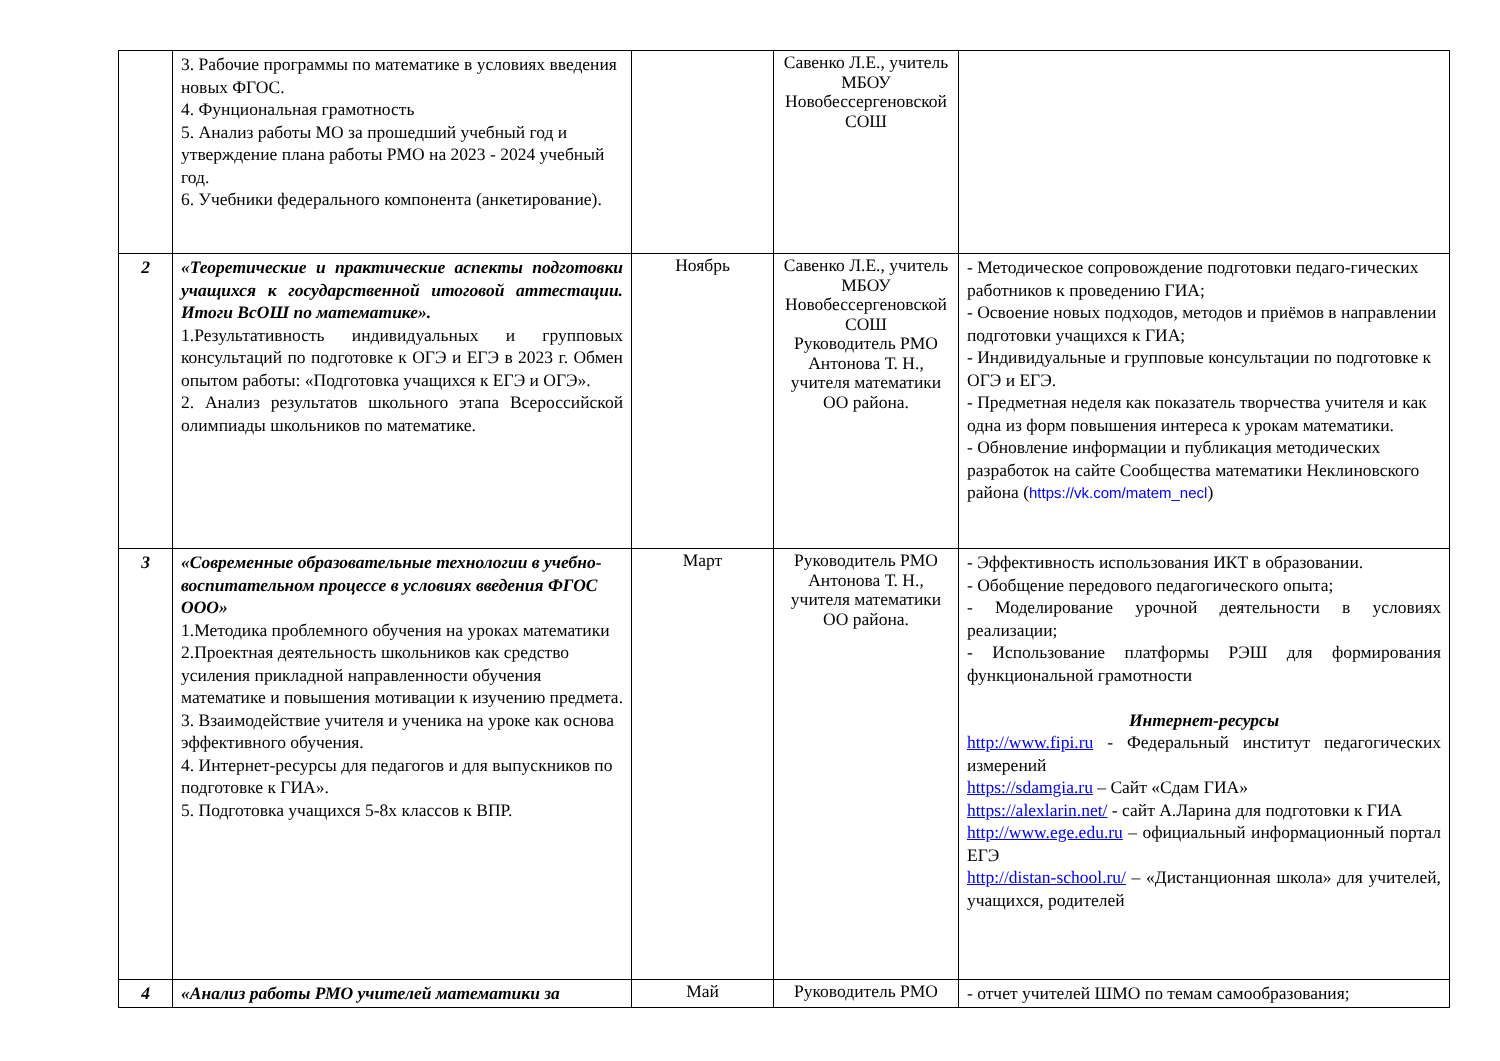| | 3. Рабочие программы по математике в условиях введения новых ФГОС. 4. Фунциональная грамотность 5. Анализ работы МО за прошедший учебный год и утверждение плана работы РМО на 2023 - 2024 учебный год. 6. Учебники федерального компонента (анкетирование). | | Савенко Л.Е., учитель МБОУ Новобессергеновской СОШ | |
| 2 | «Теоретические и практические аспекты подготовки учащихся к государственной итоговой аттестации. Итоги ВсОШ по математике». 1.Результативность индивидуальных и групповых консультаций по подготовке к ОГЭ и ЕГЭ в 2023 г. Обмен опытом работы: «Подготовка учащихся к ЕГЭ и ОГЭ». 2. Анализ результатов школьного этапа Всероссийской олимпиады школьников по математике. | Ноябрь | Савенко Л.Е., учитель МБОУ Новобессергеновской СОШ Руководитель РМО Антонова Т. Н., учителя математики ОО района. | - Методическое сопровождение подготовки педаго-гических работников к проведению ГИА; - Освоение новых подходов, методов и приёмов в направлении подготовки учащихся к ГИА; - Индивидуальные и групповые консультации по подготовке к ОГЭ и ЕГЭ. - Предметная неделя как показатель творчества учителя и как одна из форм повышения интереса к урокам математики. - Обновление информации и публикация методических разработок на сайте Сообщества математики Неклиновского района ( https://vk.com/matem_necl ) |
| 3 | «Современные образовательные технологии в учебно-воспитательном процессе в условиях введения ФГОС ООО» 1.Методика проблемного обучения на уроках математики 2.Проектная деятельность школьников как средство усиления прикладной направленности обучения математике и повышения мотивации к изучению предмета. 3. Взаимодействие учителя и ученика на уроке как основа эффективного обучения. 4. Интернет-ресурсы для педагогов и для выпускников по подготовке к ГИА». 5. Подготовка учащихся 5-8х классов к ВПР. | Март | Руководитель РМО Антонова Т. Н., учителя математики ОО района. | - Эффективность использования ИКТ в образовании. - Обобщение передового педагогического опыта; - Моделирование урочной деятельности в условиях реализации; - Использование платформы РЭШ для формирования функциональной грамотности Интернет-ресурсы http://www.fipi.ru - Федеральный институт педагогических измерений https://sdamgia.ru – Сайт «Сдам ГИА» https://alexlarin.net/ - сайт А.Ларина для подготовки к ГИА http://www.ege.edu.ru – официальный информационный портал ЕГЭ http://distan-school.ru/ – «Дистанционная школа» для учителей, учащихся, родителей |
| 4 | «Анализ работы РМО учителей математики за | Май | Руководитель РМО | - отчет учителей ШМО по темам самообразования; |